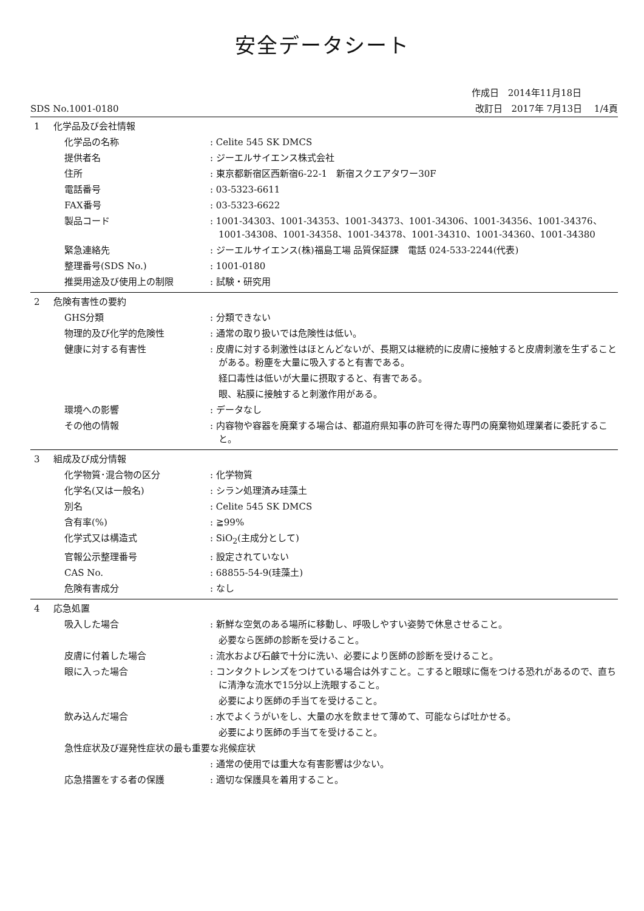安全データシート
作成日　2014年11月18日　　　　
SDS No.1001-0180 改訂日　2017年 7月13日　 1/4頁
1 化学品及び会社情報
化学品の名称 : Celite 545 SK DMCS
提供者名 : ジーエルサイエンス株式会社
住所 : 東京都新宿区西新宿6-22-1　新宿スクエアタワー30F
電話番号 : 03-5323-6611
FAX番号 : 03-5323-6622
製品コード : 1001-34303、1001-34353、1001-34373、1001-34306、1001-34356、1001-34376、1001-34308、1001-34358、1001-34378、1001-34310、1001-34360、1001-34380
緊急連絡先 : ジーエルサイエンス(株)福島工場 品質保証課　電話 024-533-2244(代表)
整理番号(SDS No.) : 1001-0180
推奨用途及び使用上の制限 : 試験・研究用
2 危険有害性の要約
GHS分類 : 分類できない
物理的及び化学的危険性 : 通常の取り扱いでは危険性は低い。
健康に対する有害性 : 皮膚に対する刺激性はほとんどないが、長期又は継続的に皮膚に接触すると皮膚刺激を生ずることがある。粉塵を大量に吸入すると有害である。
経口毒性は低いが大量に摂取すると、有害である。
眼、粘膜に接触すると刺激作用がある。
環境への影響 : データなし
その他の情報 : 内容物や容器を廃棄する場合は、都道府県知事の許可を得た専門の廃棄物処理業者に委託すること。
3 組成及び成分情報
化学物質･混合物の区分 : 化学物質
化学名(又は一般名) : シラン処理済み珪藻土
別名 : Celite 545 SK DMCS
含有率(%) : ≧99%
化学式又は構造式 : SiO<sub>2</sub>(主成分として)
官報公示整理番号 : 設定されていない
CAS No. : 68855-54-9(珪藻土)
危険有害成分 : なし
4 応急処置
吸入した場合 : 新鮮な空気のある場所に移動し、呼吸しやすい姿勢で休息させること。
必要なら医師の診断を受けること。
皮膚に付着した場合 : 流水および石鹸で十分に洗い、必要により医師の診断を受けること。
眼に入った場合 : コンタクトレンズをつけている場合は外すこと。こすると眼球に傷をつける恐れがあるので、直ちに清浄な流水で15分以上洗眼すること。
必要により医師の手当てを受けること。
飲み込んだ場合 : 水でよくうがいをし、大量の水を飲ませて薄めて、可能ならば吐かせる。
必要により医師の手当てを受けること。
急性症状及び遅発性症状の最も重要な兆候症状
: 通常の使用では重大な有害影響は少ない。
応急措置をする者の保護 : 適切な保護具を着用すること。